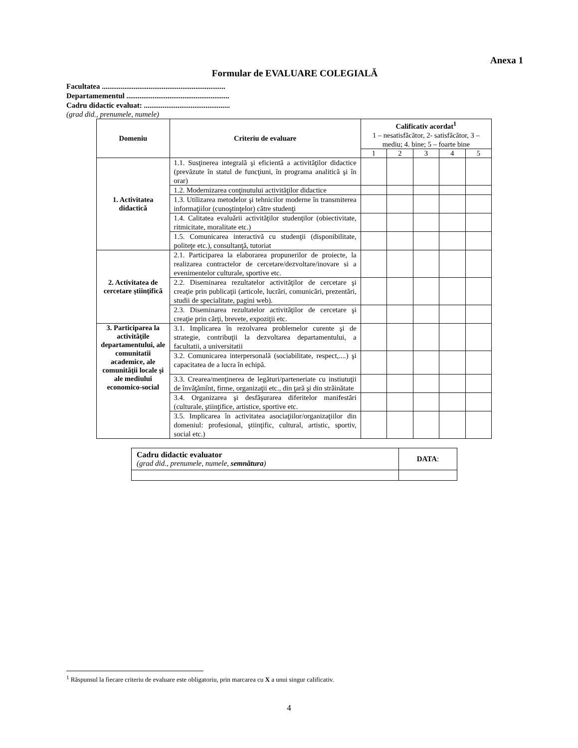Anexa 1
Formular de EVALUARE COLEGIALĂ
Facultatea ..................................................................
Departamementul .......................................................
Cadru didactic evaluat: ..............................................
(grad did., prenumele, numele)
| Domeniu | Criteriu de evaluare | Calificativ acordat<sup>1</sup> 1 – nesatisfăcător, 2- satisfăcător, 3 – mediu; 4. bine; 5 – foarte bine | | | | |
| | | 1 | 2 | 3 | 4 | 5 |
| 1. Activitatea didactică | 1.1. Susţinerea integrală şi eficientă a activităţilor didactice (prevăzute în statul de funcţiuni, în programa analitică şi în orar) | | | | | |
| | 1.2. Modernizarea conţinutului activităţilor didactice | | | | | |
| | 1.3. Utilizarea metodelor şi tehnicilor moderne în transmiterea informaţiilor (cunoştinţelor) către studenţi | | | | | |
| | 1.4. Calitatea evaluării activităţilor studenţilor (obiectivitate, ritmicitate, moralitate etc.) | | | | | |
| | 1.5. Comunicarea interactivă cu studenţii (disponibilitate, politeţe etc.), consultanţă, tutoriat | | | | | |
| 2. Activitatea de cercetare ştiinţifică | 2.1. Participarea la elaborarea propunerilor de proiecte, la realizarea contractelor de cercetare/dezvoltare/inovare si a evenimentelor culturale, sportive etc. | | | | | |
| | 2.2. Diseminarea rezultatelor activităţilor de cercetare şi creaţie prin publicaţii (articole, lucrări, comunicări, prezentări, studii de specialitate, pagini web). | | | | | |
| | 2.3. Diseminarea rezultatelor activităţilor de cercetare şi creaţie prin cărţi, brevete, expoziţii etc. | | | | | |
| 3. Participarea la activităţile departamentului, ale comunitatii academice, ale comunităţii locale şi ale mediului economico-social | 3.1. Implicarea în rezolvarea problemelor curente şi de strategie, contribuţii la dezvoltarea departamentului, a facultatii, a universitatii | | | | | |
| | 3.2. Comunicarea interpersonală (sociabilitate, respect,....) şi capacitatea de a lucra în echipă. | | | | | |
| | 3.3. Crearea/menţinerea de legături/parteneriate cu instiutuţii de învăţămînt, firme, organizaţii etc., din ţară şi din străinătate | | | | | |
| | 3.4. Organizarea şi desfăşurarea diferitelor manifestări (culturale, ştiinţifice, artistice, sportive etc. | | | | | |
| | 3.5. Implicarea în activitatea asociaţiilor/organizaţiilor din domeniul: profesional, ştiinţific, cultural, artistic, sportiv, social etc.) | | | | | |
| Cadru didactic evaluator (grad did., prenumele, numele, semnătura ) | DATA : |
<sup>1</sup> Răspunsul la fiecare criteriu de evaluare este obligatoriu, prin marcarea cu X a unui singur calificativ.
4